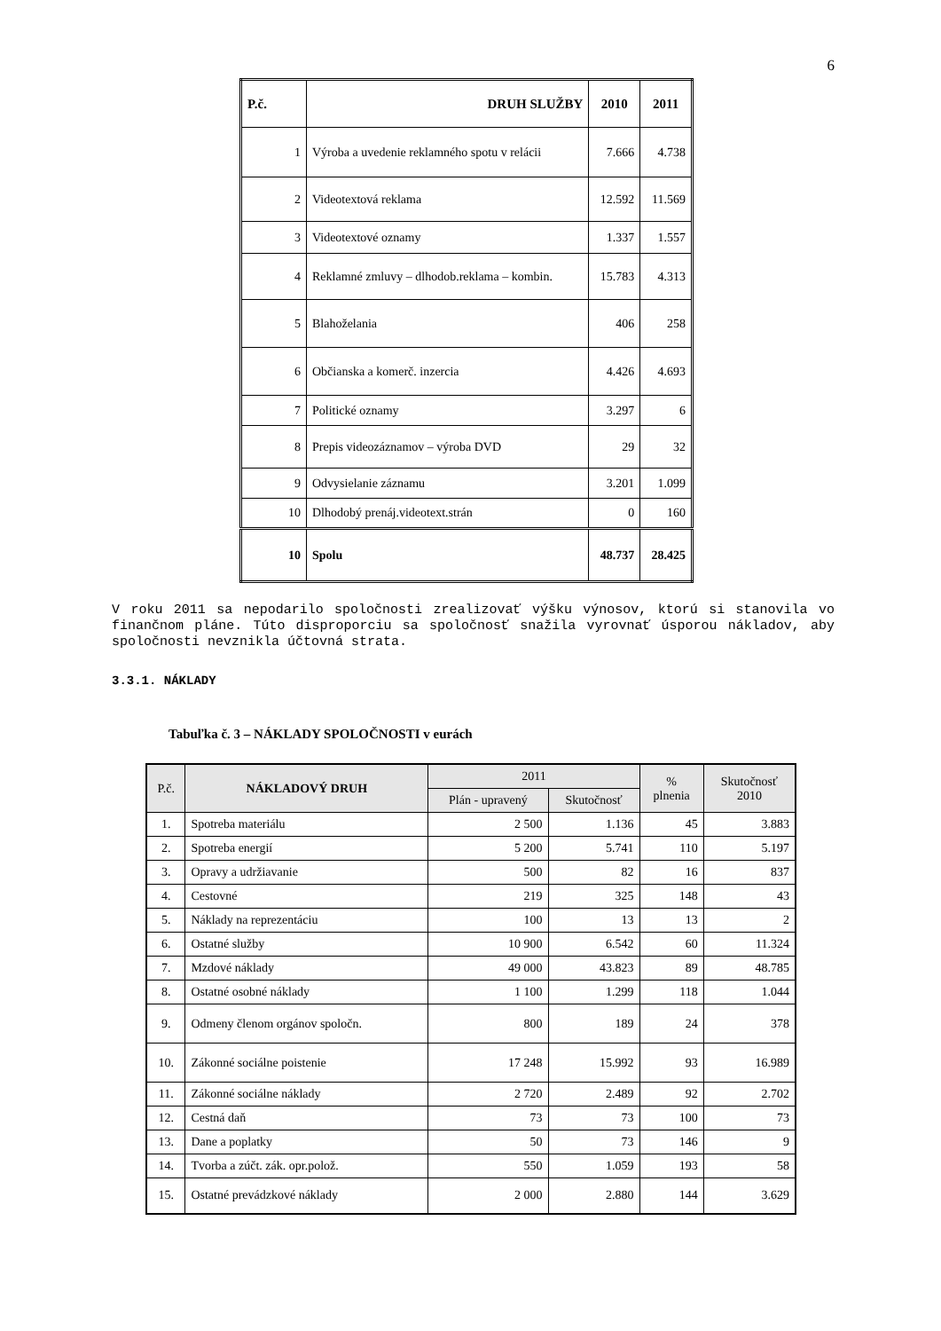6
| P.č. | DRUH SLUŽBY | 2010 | 2011 |
| --- | --- | --- | --- |
| 1 | Výroba a uvedenie reklamného spotu v relácii | 7.666 | 4.738 |
| 2 | Videotextová reklama | 12.592 | 11.569 |
| 3 | Videotextové oznamy | 1.337 | 1.557 |
| 4 | Reklamné zmluvy – dlhodob.reklama – kombin. | 15.783 | 4.313 |
| 5 | Blahoželania | 406 | 258 |
| 6 | Občianska a komerč. inzercia | 4.426 | 4.693 |
| 7 | Politické oznamy | 3.297 | 6 |
| 8 | Prepis videozáznamov – výroba DVD | 29 | 32 |
| 9 | Odvysielanie záznamu | 3.201 | 1.099 |
| 10 | Dlhodobý prenáj.videotext.strán | 0 | 160 |
| 10 | Spolu | 48.737 | 28.425 |
V roku 2011 sa nepodarilo spoločnosti zrealizovať výšku výnosov, ktorú si stanovila vo finančnom pláne. Túto disproporciu sa spoločnosť snažila vyrovnať úsporou nákladov, aby spoločnosti nevznikla účtovná strata.
3.3.1. NÁKLADY
Tabuľka č. 3 – NÁKLADY SPOLOČNOSTI v eurách
| P.č. | NÁKLADOVÝ DRUH | 2011 | | % plnenia | Skutočnosť 2010 |
| --- | --- | --- | --- | --- | --- |
| | | Plán - upravený | Skutočnosť | | |
| 1. | Spotreba materiálu | 2 500 | 1.136 | 45 | 3.883 |
| 2. | Spotreba energií | 5 200 | 5.741 | 110 | 5.197 |
| 3. | Opravy a udržiavanie | 500 | 82 | 16 | 837 |
| 4. | Cestovné | 219 | 325 | 148 | 43 |
| 5. | Náklady na reprezentáciu | 100 | 13 | 13 | 2 |
| 6. | Ostatné služby | 10 900 | 6.542 | 60 | 11.324 |
| 7. | Mzdové náklady | 49 000 | 43.823 | 89 | 48.785 |
| 8. | Ostatné osobné náklady | 1 100 | 1.299 | 118 | 1.044 |
| 9. | Odmeny členom orgánov spoločn. | 800 | 189 | 24 | 378 |
| 10. | Zákonné sociálne poistenie | 17 248 | 15.992 | 93 | 16.989 |
| 11. | Zákonné sociálne náklady | 2 720 | 2.489 | 92 | 2.702 |
| 12. | Cestná daň | 73 | 73 | 100 | 73 |
| 13. | Dane a poplatky | 50 | 73 | 146 | 9 |
| 14. | Tvorba a zúčt. zák. opr.polož. | 550 | 1.059 | 193 | 58 |
| 15. | Ostatné prevádzkové náklady | 2 000 | 2.880 | 144 | 3.629 |